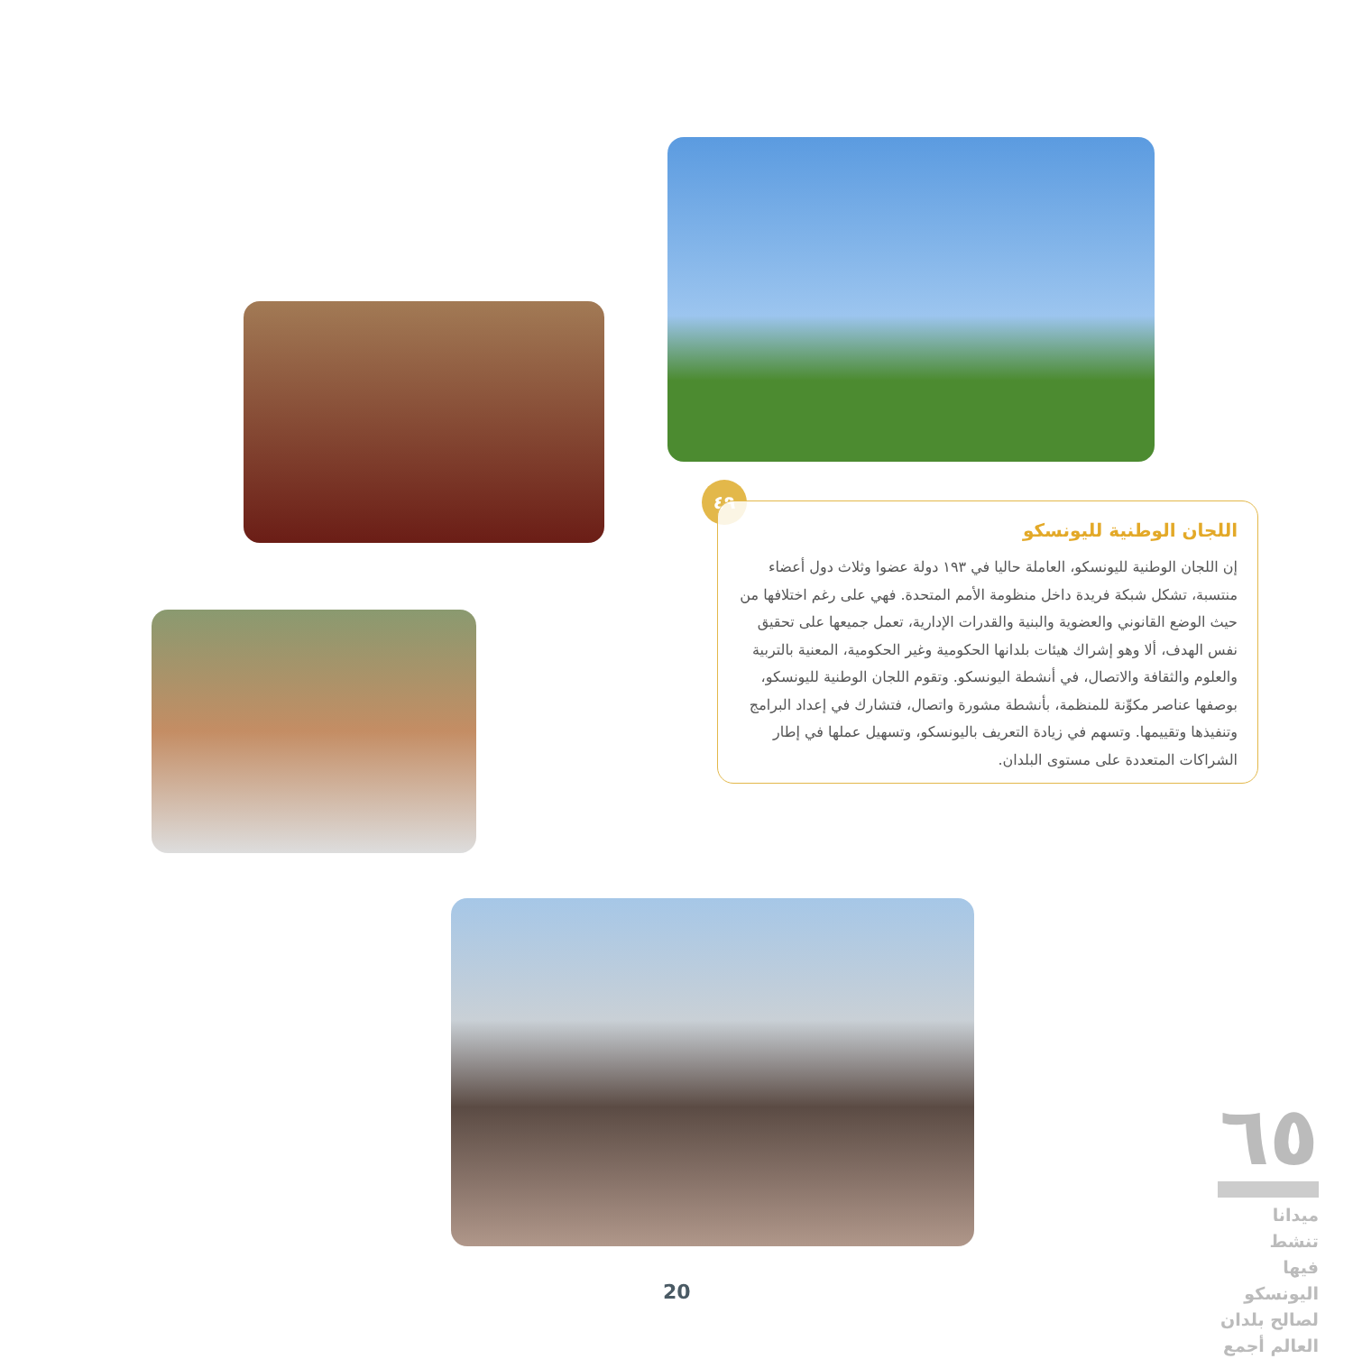٤٩
اللجان الوطنية لليونسكو
إن اللجان الوطنية لليونسكو، العاملة حاليا في ١٩٣ دولة عضوا وثلاث دول أعضاء منتسبة، تشكل شبكة فريدة داخل منظومة الأمم المتحدة. فهي على رغم اختلافها من حيث الوضع القانوني والعضوية والبنية والقدرات الإدارية، تعمل جميعها على تحقيق نفس الهدف، ألا وهو إشراك هيئات بلدانها الحكومية وغير الحكومية، المعنية بالتربية والعلوم والثقافة والاتصال، في أنشطة اليونسكو. وتقوم اللجان الوطنية لليونسكو، بوصفها عناصر مكوِّنة للمنظمة، بأنشطة مشورة واتصال، فتشارك في إعداد البرامج وتنفيذها وتقييمها. وتسهم في زيادة التعريف باليونسكو، وتسهيل عملها في إطار الشراكات المتعددة على مستوى البلدان.
20
٦٥
ميدانا تنشط
فيها اليونسكو
لصالح بلدان
العالم أجمع